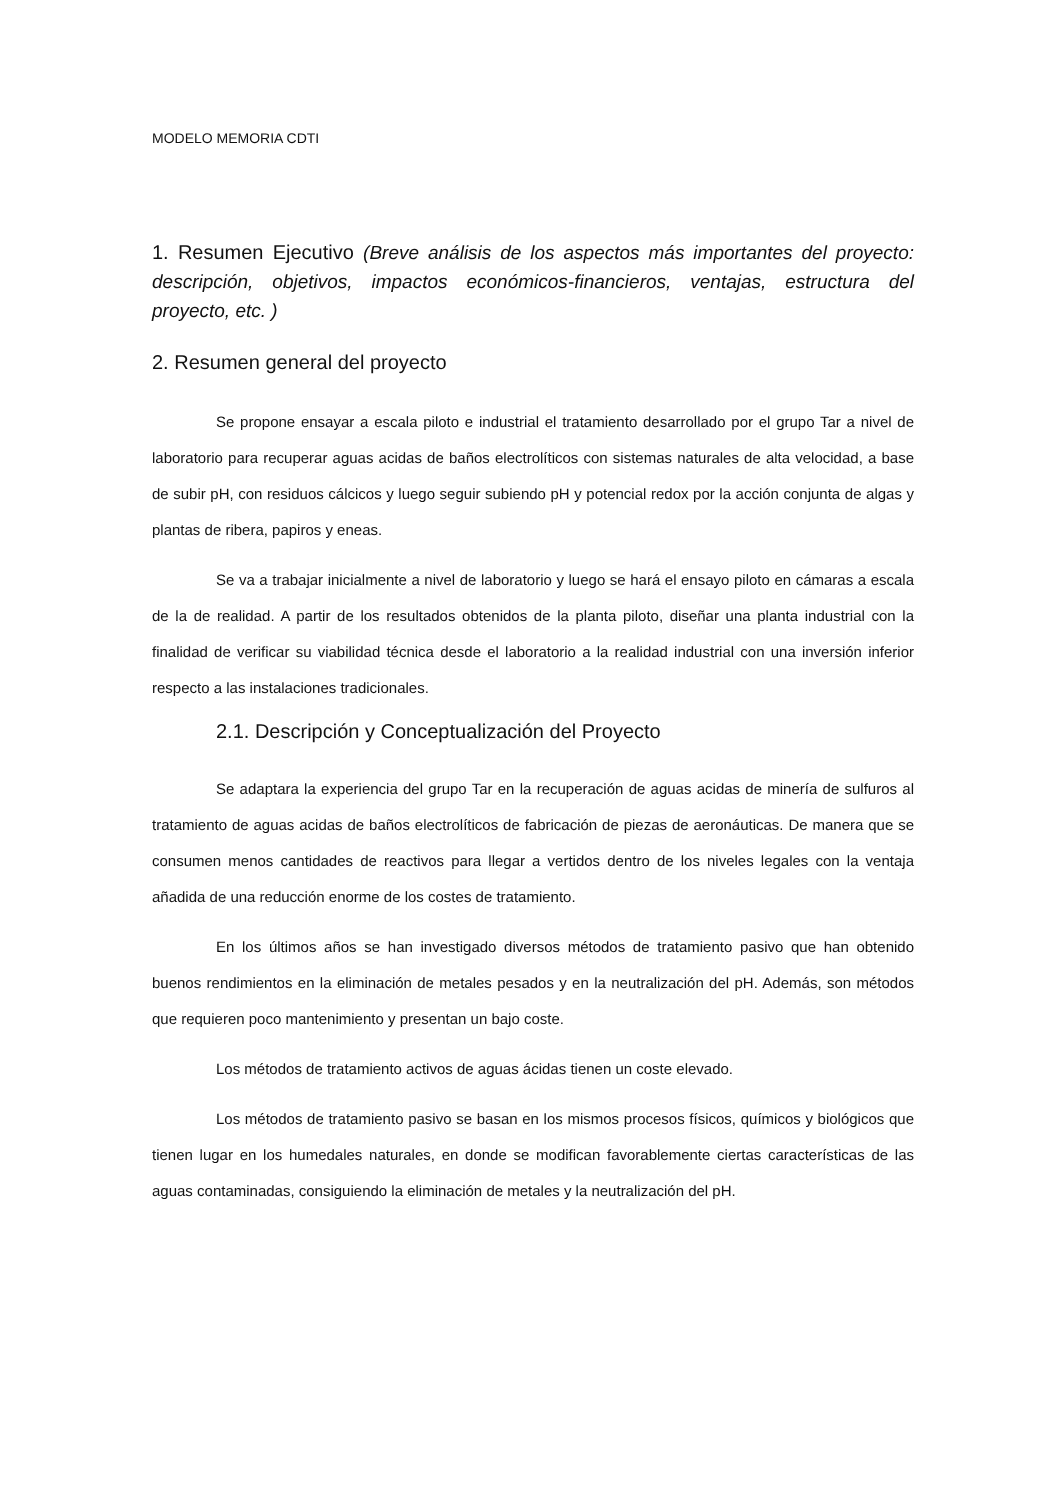MODELO MEMORIA CDTI
1. Resumen Ejecutivo (Breve análisis de los aspectos más importantes del proyecto: descripción, objetivos, impactos económicos-financieros, ventajas, estructura del proyecto, etc. )
2. Resumen general del proyecto
Se propone ensayar a escala piloto e industrial el tratamiento desarrollado por el grupo Tar a nivel de laboratorio para recuperar aguas acidas de baños electrolíticos con sistemas naturales de alta velocidad, a base de subir pH, con residuos cálcicos y luego seguir subiendo pH y potencial redox por la acción conjunta de algas y plantas de ribera, papiros y eneas.
Se va a trabajar inicialmente a nivel de laboratorio y luego se hará el ensayo piloto en cámaras a escala de la de realidad. A partir de los resultados obtenidos de la planta piloto, diseñar una planta industrial con la finalidad de verificar su viabilidad técnica desde el laboratorio a la realidad industrial con una inversión inferior respecto a las instalaciones tradicionales.
2.1. Descripción y Conceptualización del Proyecto
Se adaptara la experiencia del grupo Tar en la recuperación de aguas acidas de minería de sulfuros al tratamiento de aguas acidas de baños electrolíticos de fabricación de piezas de aeronáuticas. De manera que se consumen menos cantidades de reactivos para llegar a vertidos dentro de los niveles legales con la ventaja añadida de una reducción enorme de los costes de tratamiento.
En los últimos años se han investigado diversos métodos de tratamiento pasivo que han obtenido buenos rendimientos en la eliminación de metales pesados y en la neutralización del pH. Además, son métodos que requieren poco mantenimiento y presentan un bajo coste.
Los métodos de tratamiento activos de aguas ácidas tienen un coste elevado.
Los métodos de tratamiento pasivo se basan en los mismos procesos físicos, químicos y biológicos que tienen lugar en los humedales naturales, en donde se modifican favorablemente ciertas características de las aguas contaminadas, consiguiendo la eliminación de metales y la neutralización del pH.